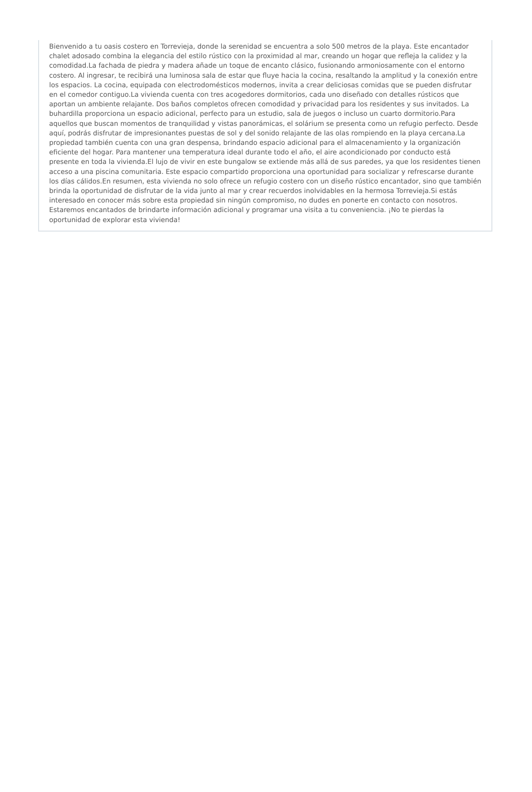Bienvenido a tu oasis costero en Torrevieja, donde la serenidad se encuentra a solo 500 metros de la playa. Este encantador chalet adosado combina la elegancia del estilo rústico con la proximidad al mar, creando un hogar que refleja la calidez y la comodidad.La fachada de piedra y madera añade un toque de encanto clásico, fusionando armoniosamente con el entorno costero. Al ingresar, te recibirá una luminosa sala de estar que fluye hacia la cocina, resaltando la amplitud y la conexión entre los espacios. La cocina, equipada con electrodomésticos modernos, invita a crear deliciosas comidas que se pueden disfrutar en el comedor contiguo.La vivienda cuenta con tres acogedores dormitorios, cada uno diseñado con detalles rústicos que aportan un ambiente relajante. Dos baños completos ofrecen comodidad y privacidad para los residentes y sus invitados. La buhardilla proporciona un espacio adicional, perfecto para un estudio, sala de juegos o incluso un cuarto dormitorio.Para aquellos que buscan momentos de tranquilidad y vistas panorámicas, el solárium se presenta como un refugio perfecto. Desde aquí, podrás disfrutar de impresionantes puestas de sol y del sonido relajante de las olas rompiendo en la playa cercana.La propiedad también cuenta con una gran despensa, brindando espacio adicional para el almacenamiento y la organización eficiente del hogar. Para mantener una temperatura ideal durante todo el año, el aire acondicionado por conducto está presente en toda la vivienda.El lujo de vivir en este bungalow se extiende más allá de sus paredes, ya que los residentes tienen acceso a una piscina comunitaria. Este espacio compartido proporciona una oportunidad para socializar y refrescarse durante los días cálidos.En resumen, esta vivienda no solo ofrece un refugio costero con un diseño rústico encantador, sino que también brinda la oportunidad de disfrutar de la vida junto al mar y crear recuerdos inolvidables en la hermosa Torrevieja.Si estás interesado en conocer más sobre esta propiedad sin ningún compromiso, no dudes en ponerte en contacto con nosotros. Estaremos encantados de brindarte información adicional y programar una visita a tu conveniencia. ¡No te pierdas la oportunidad de explorar esta vivienda!